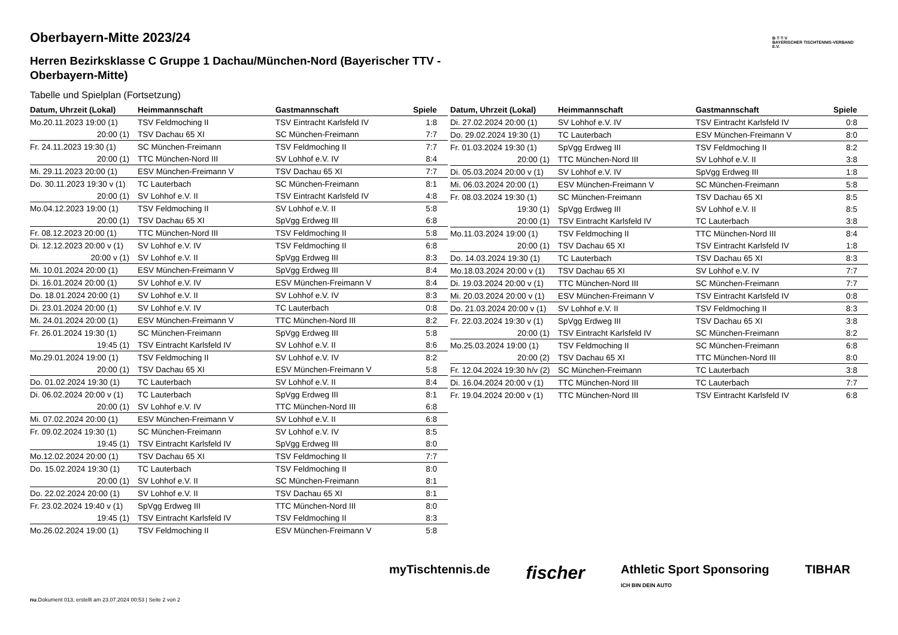B·T·T·V
BAYERISCHER TISCHTENNIS-VERBAND E.V.
Oberbayern-Mitte 2023/24
Herren Bezirksklasse C Gruppe 1 Dachau/München-Nord (Bayerischer TTV - Oberbayern-Mitte)
Tabelle und Spielplan (Fortsetzung)
| Datum, Uhrzeit (Lokal) | Heimmannschaft | Gastmannschaft | Spiele |
| --- | --- | --- | --- |
| Mo.20.11.2023 19:00 (1) | TSV Feldmoching II | TSV Eintracht Karlsfeld IV | 1:8 |
| 20:00 (1) | TSV Dachau 65 XI | SC München-Freimann | 7:7 |
| Fr. 24.11.2023 19:30 (1) | SC München-Freimann | TSV Feldmoching II | 7:7 |
| 20:00 (1) | TTC München-Nord III | SV Lohhof e.V. IV | 8:4 |
| Mi. 29.11.2023 20:00 (1) | ESV München-Freimann V | TSV Dachau 65 XI | 7:7 |
| Do. 30.11.2023 19:30 v (1) | TC Lauterbach | SC München-Freimann | 8:1 |
| 20:00 (1) | SV Lohhof e.V. II | TSV Eintracht Karlsfeld IV | 4:8 |
| Mo.04.12.2023 19:00 (1) | TSV Feldmoching II | SV Lohhof e.V. II | 5:8 |
| 20:00 (1) | TSV Dachau 65 XI | SpVgg Erdweg III | 6:8 |
| Fr. 08.12.2023 20:00 (1) | TTC München-Nord III | TSV Feldmoching II | 5:8 |
| Di. 12.12.2023 20:00 v (1) | SV Lohhof e.V. IV | TSV Feldmoching II | 6:8 |
| 20:00 v (1) | SV Lohhof e.V. II | SpVgg Erdweg III | 8:3 |
| Mi. 10.01.2024 20:00 (1) | ESV München-Freimann V | SpVgg Erdweg III | 8:4 |
| Di. 16.01.2024 20:00 (1) | SV Lohhof e.V. IV | ESV München-Freimann V | 8:4 |
| Do. 18.01.2024 20:00 (1) | SV Lohhof e.V. II | SV Lohhof e.V. IV | 8:3 |
| Di. 23.01.2024 20:00 (1) | SV Lohhof e.V. IV | TC Lauterbach | 0:8 |
| Mi. 24.01.2024 20:00 (1) | ESV München-Freimann V | TTC München-Nord III | 8:2 |
| Fr. 26.01.2024 19:30 (1) | SC München-Freimann | SpVgg Erdweg III | 5:8 |
| 19:45 (1) | TSV Eintracht Karlsfeld IV | SV Lohhof e.V. II | 8:6 |
| Mo.29.01.2024 19:00 (1) | TSV Feldmoching II | SV Lohhof e.V. IV | 8:2 |
| 20:00 (1) | TSV Dachau 65 XI | ESV München-Freimann V | 5:8 |
| Do. 01.02.2024 19:30 (1) | TC Lauterbach | SV Lohhof e.V. II | 8:4 |
| Di. 06.02.2024 20:00 v (1) | TC Lauterbach | SpVgg Erdweg III | 8:1 |
| 20:00 (1) | SV Lohhof e.V. IV | TTC München-Nord III | 6:8 |
| Mi. 07.02.2024 20:00 (1) | ESV München-Freimann V | SV Lohhof e.V. II | 6:8 |
| Fr. 09.02.2024 19:30 (1) | SC München-Freimann | SV Lohhof e.V. IV | 8:5 |
| 19:45 (1) | TSV Eintracht Karlsfeld IV | SpVgg Erdweg III | 8:0 |
| Mo.12.02.2024 20:00 (1) | TSV Dachau 65 XI | TSV Feldmoching II | 7:7 |
| Do. 15.02.2024 19:30 (1) | TC Lauterbach | TSV Feldmoching II | 8:0 |
| 20:00 (1) | SV Lohhof e.V. II | SC München-Freimann | 8:1 |
| Do. 22.02.2024 20:00 (1) | SV Lohhof e.V. II | TSV Dachau 65 XI | 8:1 |
| Fr. 23.02.2024 19:40 v (1) | SpVgg Erdweg III | TTC München-Nord III | 8:0 |
| 19:45 (1) | TSV Eintracht Karlsfeld IV | TSV Feldmoching II | 8:3 |
| Mo.26.02.2024 19:00 (1) | TSV Feldmoching II | ESV München-Freimann V | 5:8 |
| Datum, Uhrzeit (Lokal) | Heimmannschaft | Gastmannschaft | Spiele |
| --- | --- | --- | --- |
| Di. 27.02.2024 20:00 (1) | SV Lohhof e.V. IV | TSV Eintracht Karlsfeld IV | 0:8 |
| Do. 29.02.2024 19:30 (1) | TC Lauterbach | ESV München-Freimann V | 8:0 |
| Fr. 01.03.2024 19:30 (1) | SpVgg Erdweg III | TSV Feldmoching II | 8:2 |
| 20:00 (1) | TTC München-Nord III | SV Lohhof e.V. II | 3:8 |
| Di. 05.03.2024 20:00 v (1) | SV Lohhof e.V. IV | SpVgg Erdweg III | 1:8 |
| Mi. 06.03.2024 20:00 (1) | ESV München-Freimann V | SC München-Freimann | 5:8 |
| Fr. 08.03.2024 19:30 (1) | SC München-Freimann | TSV Dachau 65 XI | 8:5 |
| 19:30 (1) | SpVgg Erdweg III | SV Lohhof e.V. II | 8:5 |
| 20:00 (1) | TSV Eintracht Karlsfeld IV | TC Lauterbach | 3:8 |
| Mo.11.03.2024 19:00 (1) | TSV Feldmoching II | TTC München-Nord III | 8:4 |
| 20:00 (1) | TSV Dachau 65 XI | TSV Eintracht Karlsfeld IV | 1:8 |
| Do. 14.03.2024 19:30 (1) | TC Lauterbach | TSV Dachau 65 XI | 8:3 |
| Mo.18.03.2024 20:00 v (1) | TSV Dachau 65 XI | SV Lohhof e.V. IV | 7:7 |
| Di. 19.03.2024 20:00 v (1) | TTC München-Nord III | SC München-Freimann | 7:7 |
| Mi. 20.03.2024 20:00 v (1) | ESV München-Freimann V | TSV Eintracht Karlsfeld IV | 0:8 |
| Do. 21.03.2024 20:00 v (1) | SV Lohhof e.V. II | TSV Feldmoching II | 8:3 |
| Fr. 22.03.2024 19:30 v (1) | SpVgg Erdweg III | TSV Dachau 65 XI | 3:8 |
| 20:00 (1) | TSV Eintracht Karlsfeld IV | SC München-Freimann | 8:2 |
| Mo.25.03.2024 19:00 (1) | TSV Feldmoching II | SC München-Freimann | 6:8 |
| 20:00 (2) | TSV Dachau 65 XI | TTC München-Nord III | 8:0 |
| Fr. 12.04.2024 19:30 h/v (2) | SC München-Freimann | TC Lauterbach | 3:8 |
| Di. 16.04.2024 20:00 v (1) | TTC München-Nord III | TC Lauterbach | 7:7 |
| Fr. 19.04.2024 20:00 v (1) | TTC München-Nord III | TSV Eintracht Karlsfeld IV | 6:8 |
myTischtennis.de fischer Athletic Sport Sponsoring
ICH BIN DEIN AUTO TIBHAR
nu.Dokument 013, erstellt am 23.07.2024 00:53 | Seite 2 von 2